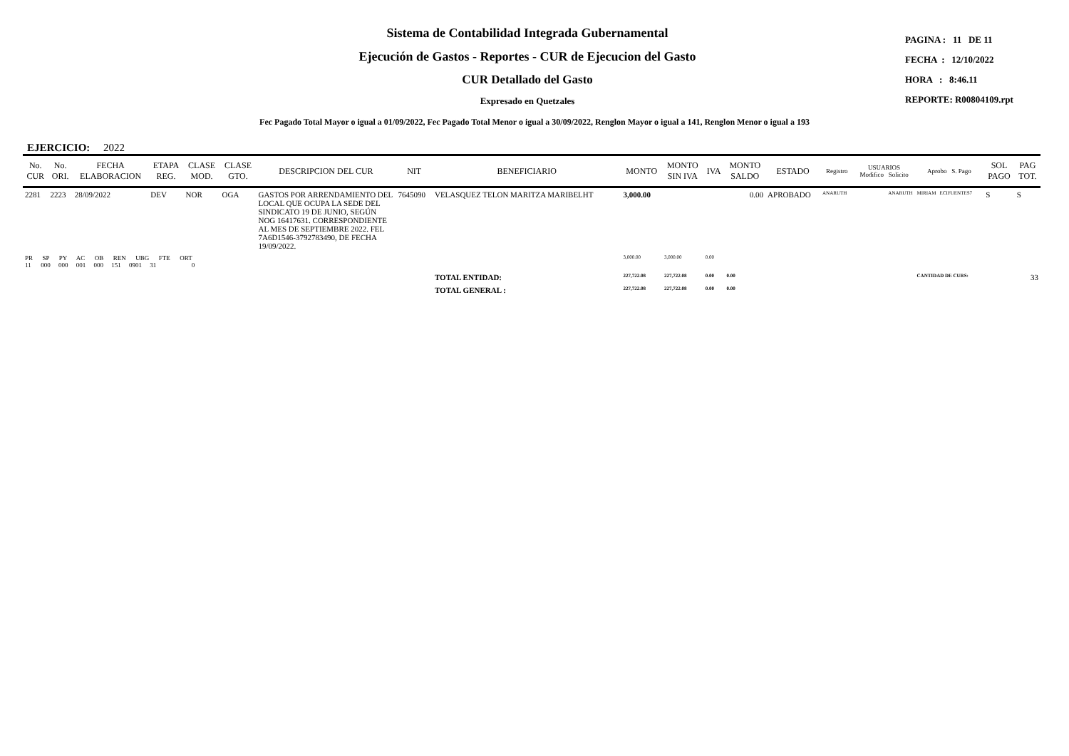Sistema de Contabilidad Integrada Gubernamental
Ejecución de Gastos - Reportes - CUR de Ejecucion del Gasto
CUR Detallado del Gasto
Expresado en Quetzales
PAGINA : 11 DE 11
FECHA : 12/10/2022
HORA : 8:46.11
REPORTE: R00804109.rpt
Fec Pagado Total Mayor o igual a 01/09/2022, Fec Pagado Total Menor o igual a 30/09/2022, Renglon Mayor o igual a 141, Renglon Menor o igual a 193
EJERCICIO: 2022
| No. CUR | No. ORI. | FECHA ELABORACION | ETAPA REG. | CLASE MOD. | CLASE GTO. | DESCRIPCION DEL CUR | NIT | BENEFICIARIO | MONTO | MONTO SIN IVA | IVA | MONTO SALDO | ESTADO | Registro | USUARIOS Modifico Solicito | Aprobo S. Pago | SOL PAGO | PAG TOT. |
| --- | --- | --- | --- | --- | --- | --- | --- | --- | --- | --- | --- | --- | --- | --- | --- | --- | --- | --- |
| 2281 | 2223 | 28/09/2022 | DEV | NOR | OGA | GASTOS POR ARRENDAMIENTO DEL LOCAL QUE OCUPA LA SEDE DEL SINDICATO 19 DE JUNIO, SEGÚN NOG 16417631. CORRESPONDIENTE AL MES DE SEPTIEMBRE 2022. FEL 7A6D1546-3792783490, DE FECHA 19/09/2022. | 7645090 | VELASQUEZ TELON MARITZA MARIBELHT | 3,000.00 | | | 0.00 | APROBADO | ANARUTH | ANARUTH | MIRIAM ECIFUENTES7 | S | S |
| PR SP PY AC OB REN UBG FTE ORT 11 000 000 001 000 151 0901 31 0 | | | | | | | | | 3,000.00 | 3,000.00 | 0.00 | | | | | | | |
| | | | | | | | | TOTAL ENTIDAD: | 227,722.08 | 227,722.08 | 0.00 | 0.00 | | | | CANTIDAD DE CURS: | 33 | |
| | | | | | | | | TOTAL GENERAL : | 227,722.08 | 227,722.08 | 0.00 | 0.00 | | | | | | |